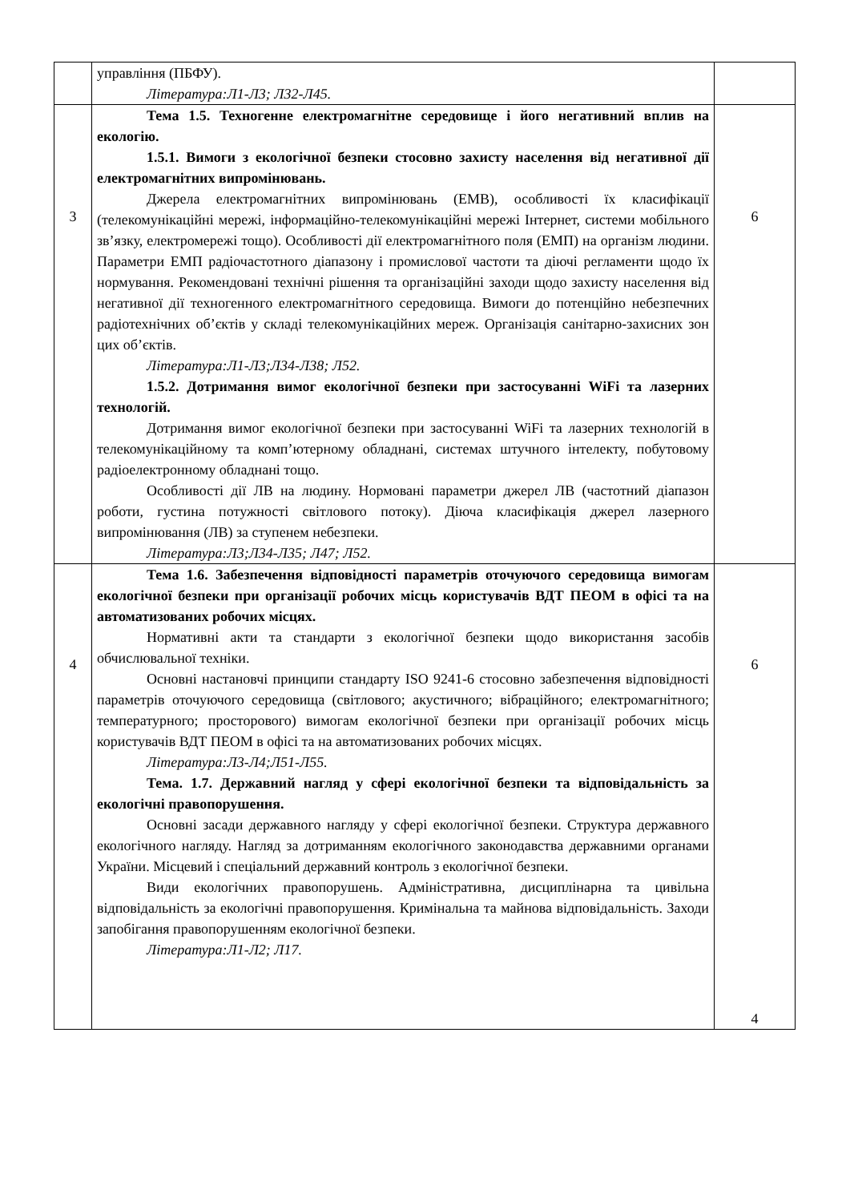| | управління (ПБФУ). Література:Л1-Л3; Л32-Л45. | |
| 3 | Тема 1.5. Техногенне електромагнітне середовище і його негативний вплив на екологію. 1.5.1. Вимоги з екологічної безпеки стосовно захисту населення від негативної дії електромагнітних випромінювань. Джерела електромагнітних випромінювань (ЕМВ), особливості їх класифікації (телекомунікаційні мережі, інформаційно-телекомунікаційні мережі Інтернет, системи мобільного зв’язку, електромережі тощо). Особливості дії електромагнітного поля (ЕМП) на організм людини. Параметри ЕМП радіочастотного діапазону і промислової частоти та діючі регламенти щодо їх нормування. Рекомендовані технічні рішення та організаційні заходи щодо захисту населення від негативної дії техногенного електромагнітного середовища. Вимоги до потенційно небезпечних радіотехнічних об’єктів у складі телекомунікаційних мереж. Організація санітарно-захисних зон цих об’єктів. Література:Л1-Л3;Л34-Л38; Л52. 1.5.2. Дотримання вимог екологічної безпеки при застосуванні WiFi та лазерних технологій. Дотримання вимог екологічної безпеки при застосуванні WiFi та лазерних технологій в телекомунікаційному та комп’ютерному обладнані, системах штучного інтелекту, побутовому радіоелектронному обладнані тощо. Особливості дії ЛВ на людину. Нормовані параметри джерел ЛВ (частотний діапазон роботи, густина потужності світлового потоку). Діюча класифікація джерел лазерного випромінювання (ЛВ) за ступенем небезпеки. Література:Л3;Л34-Л35; Л47; Л52. | 6 |
| 4 | Тема 1.6. Забезпечення відповідності параметрів оточуючого середовища вимогам екологічної безпеки при організації робочих місць користувачів ВДТ ПЕОМ в офісі та на автоматизованих робочих місцях. Нормативні акти та стандарти з екологічної безпеки щодо використання засобів обчислювальної техніки. Основні настановчі принципи стандарту ISO 9241-6 стосовно забезпечення відповідності параметрів оточуючого середовища (світлового; акустичного; вібраційного; електромагнітного; температурного; просторового) вимогам екологічної безпеки при організації робочих місць користувачів ВДТ ПЕОМ в офісі та на автоматизованих робочих місцях. Література:Л3-Л4;Л51-Л55. Тема. 1.7. Державний нагляд у сфері екологічної безпеки та відповідальність за екологічні правопорушення. Основні засади державного нагляду у сфері екологічної безпеки. Структура державного екологічного нагляду. Нагляд за дотриманням екологічного законодавства державними органами України. Місцевий і спеціальний державний контроль з екологічної безпеки. Види екологічних правопорушень. Адміністративна, дисциплінарна та цивільна відповідальність за екологічні правопорушення. Кримінальна та майнова відповідальність. Заходи запобігання правопорушенням екологічної безпеки. Література:Л1-Л2; Л17. | 6 4 |